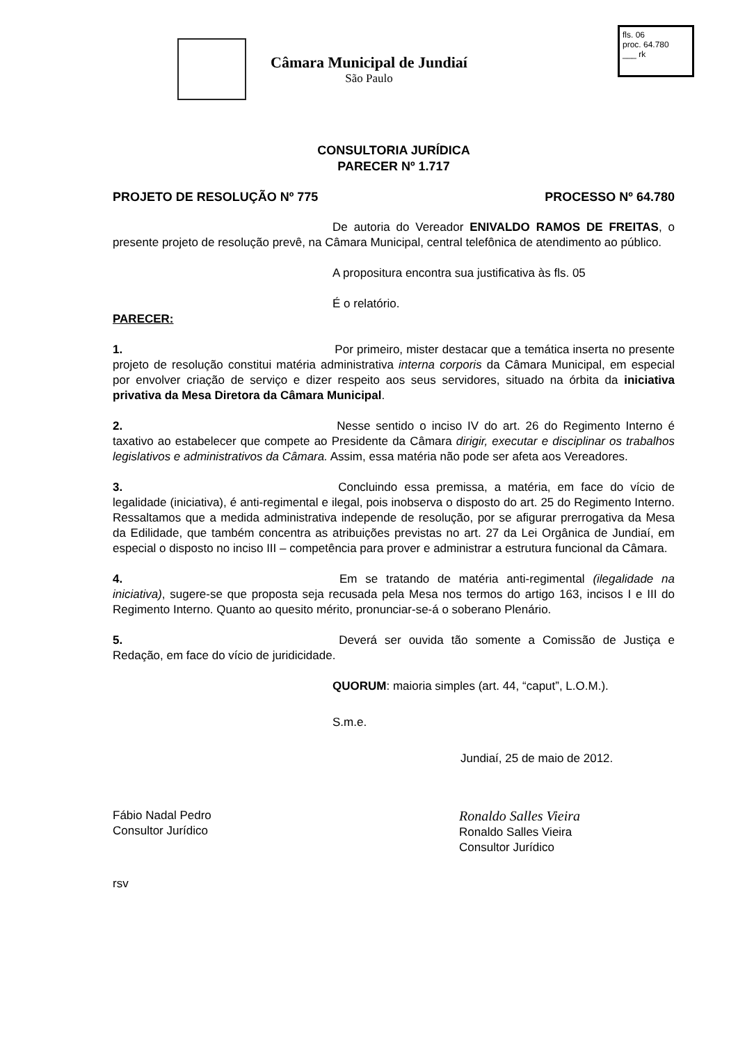Câmara Municipal de Jundiaí
São Paulo
fls. 06
proc. 64.780
___ rk
CONSULTORIA JURÍDICA
PARECER Nº 1.717
PROJETO DE RESOLUÇÃO Nº 775 PROCESSO Nº 64.780
De autoria do Vereador ENIVALDO RAMOS DE FREITAS, o presente projeto de resolução prevê, na Câmara Municipal, central telefônica de atendimento ao público.
A propositura encontra sua justificativa às fls. 05
É o relatório.
PARECER:
1. Por primeiro, mister destacar que a temática inserta no presente projeto de resolução constitui matéria administrativa interna corporis da Câmara Municipal, em especial por envolver criação de serviço e dizer respeito aos seus servidores, situado na órbita da iniciativa privativa da Mesa Diretora da Câmara Municipal.
2. Nesse sentido o inciso IV do art. 26 do Regimento Interno é taxativo ao estabelecer que compete ao Presidente da Câmara dirigir, executar e disciplinar os trabalhos legislativos e administrativos da Câmara. Assim, essa matéria não pode ser afeta aos Vereadores.
3. Concluindo essa premissa, a matéria, em face do vício de legalidade (iniciativa), é anti-regimental e ilegal, pois inobserva o disposto do art. 25 do Regimento Interno. Ressaltamos que a medida administrativa independe de resolução, por se afigurar prerrogativa da Mesa da Edilidade, que também concentra as atribuições previstas no art. 27 da Lei Orgânica de Jundiaí, em especial o disposto no inciso III – competência para prover e administrar a estrutura funcional da Câmara.
4. Em se tratando de matéria anti-regimental (ilegalidade na iniciativa), sugere-se que proposta seja recusada pela Mesa nos termos do artigo 163, incisos I e III do Regimento Interno. Quanto ao quesito mérito, pronunciar-se-á o soberano Plenário.
5. Deverá ser ouvida tão somente a Comissão de Justiça e Redação, em face do vício de juridicidade.
QUORUM: maioria simples (art. 44, “caput”, L.O.M.).
S.m.e.
Jundiaí, 25 de maio de 2012.
Fábio Nadal Pedro
Consultor Jurídico
Ronaldo Salles Vieira
Ronaldo Salles Vieira
Consultor Jurídico
rsv